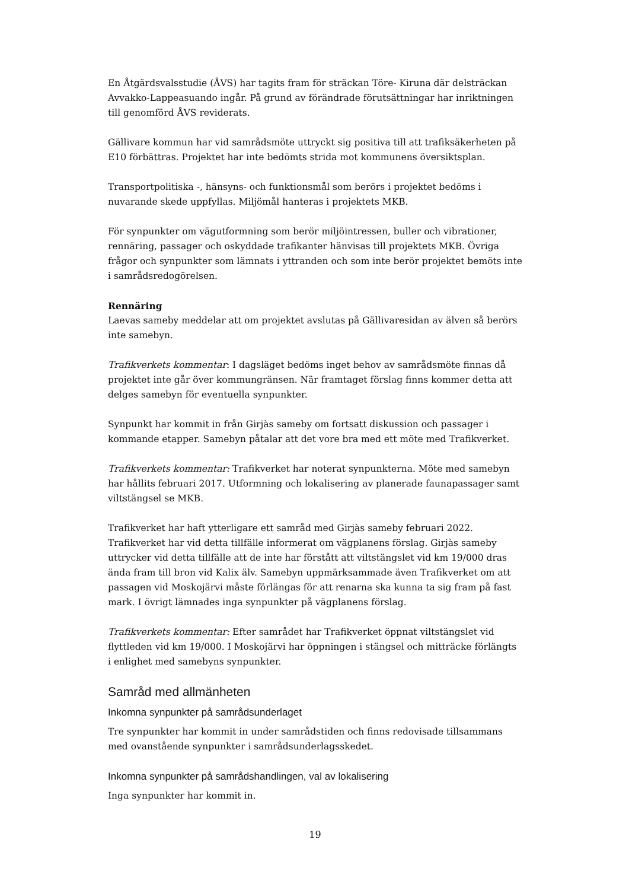En Åtgärdsvalsstudie (ÅVS) har tagits fram för sträckan Töre- Kiruna där delsträckan Avvakko-Lappeasuando ingår. På grund av förändrade förutsättningar har inriktningen till genomförd ÅVS reviderats.
Gällivare kommun har vid samrådsmöte uttryckt sig positiva till att trafiksäkerheten på E10 förbättras. Projektet har inte bedömts strida mot kommunens översiktsplan.
Transportpolitiska -, hänsyns- och funktionsmål som berörs i projektet bedöms i nuvarande skede uppfyllas. Miljömål hanteras i projektets MKB.
För synpunkter om vägutformning som berör miljöintressen, buller och vibrationer, rennäring, passager och oskyddade trafikanter hänvisas till projektets MKB. Övriga frågor och synpunkter som lämnats i yttranden och som inte berör projektet bemöts inte i samrådsredogörelsen.
Rennäring
Laevas sameby meddelar att om projektet avslutas på Gällivaresidan av älven så berörs inte samebyn.
Trafikverkets kommentar: I dagsläget bedöms inget behov av samrådsmöte finnas då projektet inte går över kommungränsen. När framtaget förslag finns kommer detta att delges samebyn för eventuella synpunkter.
Synpunkt har kommit in från Girjàs sameby om fortsatt diskussion och passager i kommande etapper. Samebyn påtalar att det vore bra med ett möte med Trafikverket.
Trafikverkets kommentar: Trafikverket har noterat synpunkterna. Möte med samebyn har hållits februari 2017. Utformning och lokalisering av planerade faunapassager samt viltstängsel se MKB.
Trafikverket har haft ytterligare ett samråd med Girjàs sameby februari 2022. Trafikverket har vid detta tillfälle informerat om vägplanens förslag. Girjàs sameby uttrycker vid detta tillfälle att de inte har förstått att viltstängslet vid km 19/000 dras ända fram till bron vid Kalix älv. Samebyn uppmärksammade även Trafikverket om att passagen vid Moskojärvi måste förlängas för att renarna ska kunna ta sig fram på fast mark. I övrigt lämnades inga synpunkter på vägplanens förslag.
Trafikverkets kommentar: Efter samrådet har Trafikverket öppnat viltstängslet vid flyttleden vid km 19/000. I Moskojärvi har öppningen i stängsel och mitträcke förlängts i enlighet med samebyns synpunkter.
Samråd med allmänheten
Inkomna synpunkter på samrådsunderlaget
Tre synpunkter har kommit in under samrådstiden och finns redovisade tillsammans med ovanstående synpunkter i samrådsunderlagsskedet.
Inkomna synpunkter på samrådshandlingen, val av lokalisering
Inga synpunkter har kommit in.
19